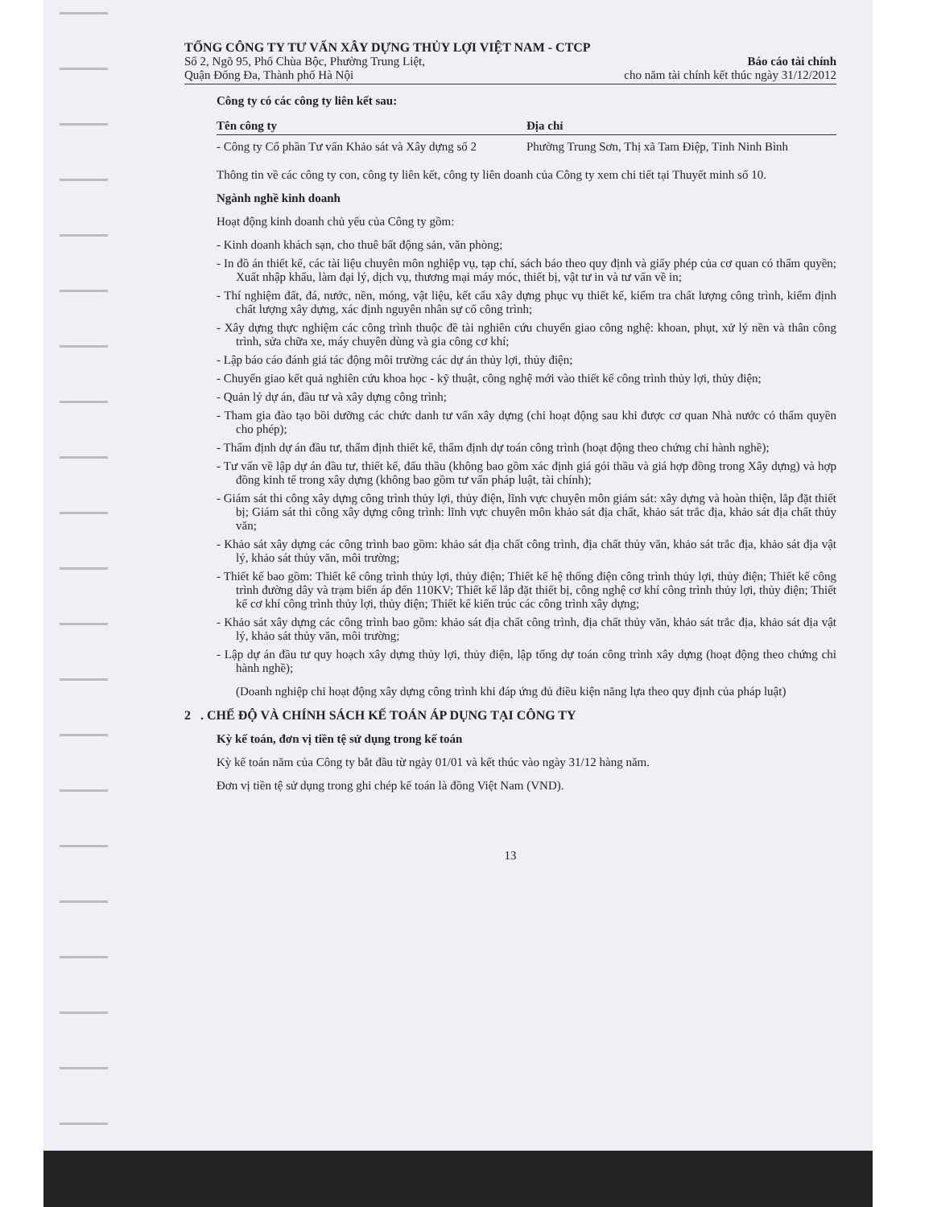TỔNG CÔNG TY TƯ VẤN XÂY DỰNG THỦY LỢI VIỆT NAM - CTCP
Số 2, Ngõ 95, Phố Chùa Bộc, Phường Trung Liệt,
Quận Đống Đa, Thành phố Hà Nội
Báo cáo tài chính
cho năm tài chính kết thúc ngày 31/12/2012
Công ty có các công ty liên kết sau:
| Tên công ty | Địa chỉ |
| --- | --- |
| - Công ty Cổ phần Tư vấn Khảo sát và Xây dựng số 2 | Phường Trung Sơn, Thị xã Tam Điệp, Tỉnh Ninh Bình |
Thông tin về các công ty con, công ty liên kết, công ty liên doanh của Công ty xem chi tiết tại Thuyết minh số 10.
Ngành nghề kinh doanh
Hoạt động kinh doanh chủ yếu của Công ty gồm:
- Kinh doanh khách sạn, cho thuê bất động sản, văn phòng;
- In đồ án thiết kế, các tài liệu chuyên môn nghiệp vụ, tạp chí, sách báo theo quy định và giấy phép của cơ quan có thẩm quyền; Xuất nhập khẩu, làm đại lý, dịch vụ, thương mại máy móc, thiết bị, vật tư in và tư vấn về in;
- Thí nghiệm đất, đá, nước, nền, móng, vật liệu, kết cấu xây dựng phục vụ thiết kế, kiểm tra chất lượng công trình, kiểm định chất lượng xây dựng, xác định nguyên nhân sự cố công trình;
- Xây dựng thực nghiệm các công trình thuộc đề tài nghiên cứu chuyển giao công nghệ: khoan, phụt, xử lý nền và thân công trình, sửa chữa xe, máy chuyên dùng và gia công cơ khí;
- Lập báo cáo đánh giá tác động môi trường các dự án thủy lợi, thủy điện;
- Chuyển giao kết quả nghiên cứu khoa học - kỹ thuật, công nghệ mới vào thiết kế công trình thủy lợi, thủy điện;
- Quản lý dự án, đầu tư và xây dựng công trình;
- Tham gia đào tạo bồi dưỡng các chức danh tư vấn xây dựng (chỉ hoạt động sau khi được cơ quan Nhà nước có thẩm quyền cho phép);
- Thẩm định dự án đầu tư, thẩm định thiết kế, thẩm định dự toán công trình (hoạt động theo chứng chỉ hành nghề);
- Tư vấn về lập dự án đầu tư, thiết kế, đấu thầu (không bao gồm xác định giá gói thầu và giá hợp đồng trong Xây dựng) và hợp đồng kinh tế trong xây dựng (không bao gồm tư vấn pháp luật, tài chính);
- Giám sát thi công xây dựng công trình thủy lợi, thủy điện, lĩnh vực chuyên môn giám sát: xây dựng và hoàn thiện, lắp đặt thiết bị; Giám sát thi công xây dựng công trình: lĩnh vực chuyên môn khảo sát địa chất, khảo sát trắc địa, khảo sát địa chất thủy văn;
- Khảo sát xây dựng các công trình bao gồm: khảo sát địa chất công trình, địa chất thủy văn, khảo sát trắc địa, khảo sát địa vật lý, khảo sát thủy văn, môi trường;
- Thiết kế bao gồm: Thiết kế công trình thủy lợi, thủy điện; Thiết kế hệ thống điện công trình thủy lợi, thủy điện; Thiết kế công trình đường dây và trạm biến áp đến 110KV; Thiết kế lắp đặt thiết bị, công nghệ cơ khí công trình thủy lợi, thủy điện; Thiết kế cơ khí công trình thủy lợi, thủy điện; Thiết kế kiến trúc các công trình xây dựng;
- Khảo sát xây dựng các công trình bao gồm: khảo sát địa chất công trình, địa chất thủy văn, khảo sát trắc địa, khảo sát địa vật lý, khảo sát thủy văn, môi trường;
- Lập dự án đầu tư quy hoạch xây dựng thủy lợi, thủy điện, lập tổng dự toán công trình xây dựng (hoạt động theo chứng chỉ hành nghề);
(Doanh nghiệp chỉ hoạt động xây dựng công trình khi đáp ứng đủ điều kiện năng lựa theo quy định của pháp luật)
2 . CHẾ ĐỘ VÀ CHÍNH SÁCH KẾ TOÁN ÁP DỤNG TẠI CÔNG TY
Kỳ kế toán, đơn vị tiền tệ sử dụng trong kế toán
Kỳ kế toán năm của Công ty bắt đầu từ ngày 01/01 và kết thúc vào ngày 31/12 hàng năm.
Đơn vị tiền tệ sử dụng trong ghi chép kế toán là đồng Việt Nam (VND).
13